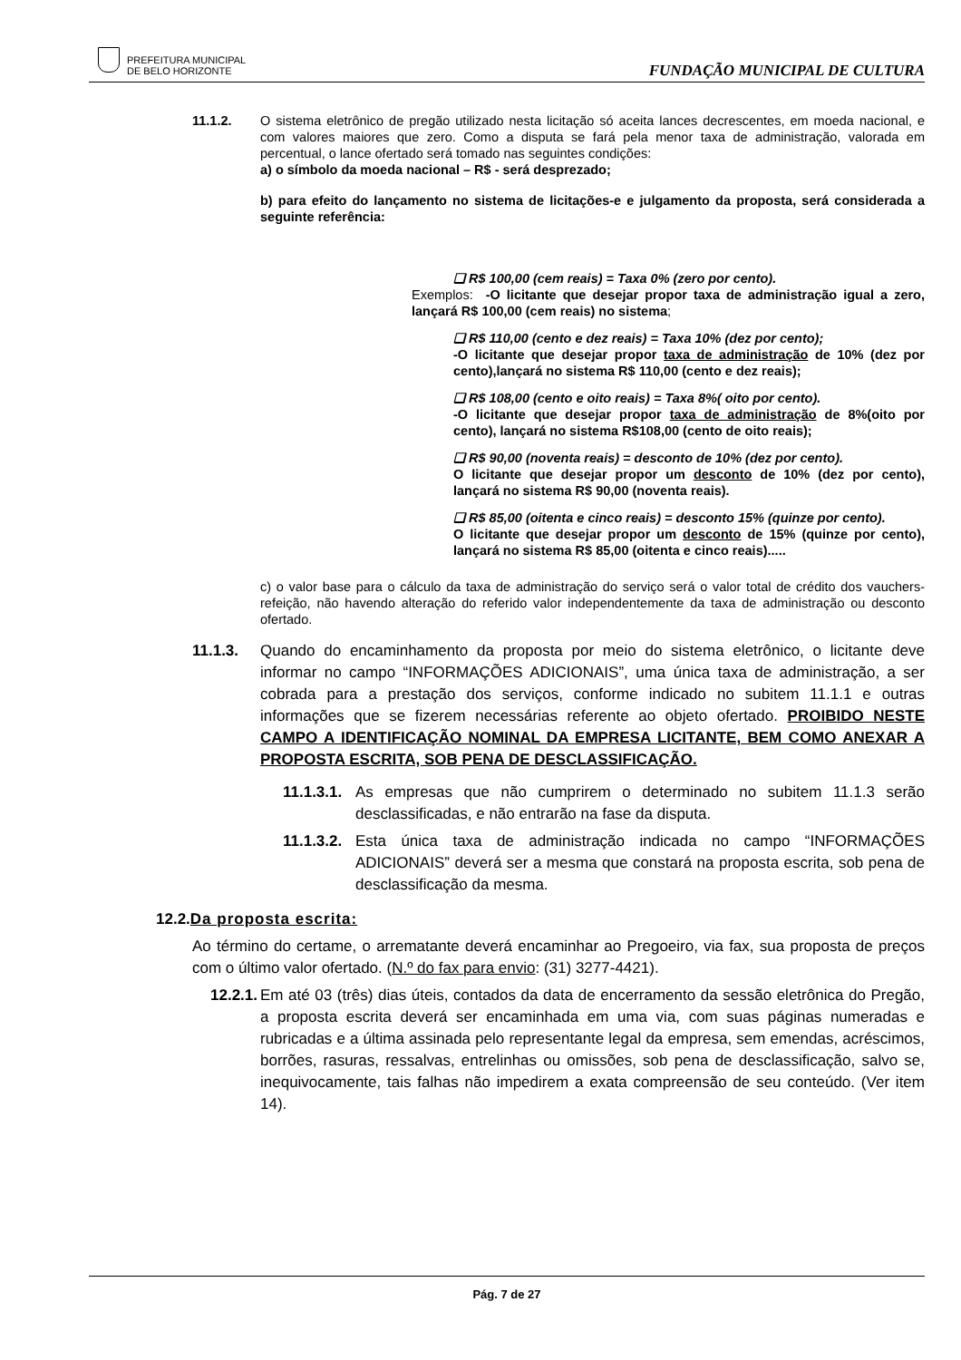PREFEITURA MUNICIPAL
DE BELO HORIZONTE
FUNDAÇÃO MUNICIPAL DE CULTURA
11.1.2. O sistema eletrônico de pregão utilizado nesta licitação só aceita lances decrescentes, em moeda nacional, e com valores maiores que zero. Como a disputa se fará pela menor taxa de administração, valorada em percentual, o lance ofertado será tomado nas seguintes condições:
a) o símbolo da moeda nacional – R$ - será desprezado;
b) para efeito do lançamento no sistema de licitações-e e julgamento da proposta, será considerada a seguinte referência:
❑ R$ 100,00 (cem reais) = Taxa 0% (zero por cento).
Exemplos: -O licitante que desejar propor taxa de administração igual a zero, lançará R$ 100,00 (cem reais) no sistema;
❑ R$ 110,00 (cento e dez reais) = Taxa 10% (dez por cento);
-O licitante que desejar propor taxa de administração de 10% (dez por cento),lançará no sistema R$ 110,00 (cento e dez reais);
❑ R$ 108,00 (cento e oito reais) = Taxa 8%( oito por cento).
-O licitante que desejar propor taxa de administração de 8%(oito por cento), lançará no sistema R$108,00 (cento de oito reais);
❑ R$ 90,00 (noventa reais) = desconto de 10% (dez por cento).
O licitante que desejar propor um desconto de 10% (dez por cento), lançará no sistema R$ 90,00 (noventa reais).
❑ R$ 85,00 (oitenta e cinco reais) = desconto 15% (quinze por cento).
O licitante que desejar propor um desconto de 15% (quinze por cento), lançará no sistema R$ 85,00 (oitenta e cinco reais).....
c) o valor base para o cálculo da taxa de administração do serviço será o valor total de crédito dos vauchers-refeição, não havendo alteração do referido valor independentemente da taxa de administração ou desconto ofertado.
11.1.3. Quando do encaminhamento da proposta por meio do sistema eletrônico, o licitante deve informar no campo “INFORMAÇÕES ADICIONAIS”, uma única taxa de administração, a ser cobrada para a prestação dos serviços, conforme indicado no subitem 11.1.1 e outras informações que se fizerem necessárias referente ao objeto ofertado. PROIBIDO NESTE CAMPO A IDENTIFICAÇÃO NOMINAL DA EMPRESA LICITANTE, BEM COMO ANEXAR A PROPOSTA ESCRITA, SOB PENA DE DESCLASSIFICAÇÃO.
11.1.3.1.
As empresas que não cumprirem o determinado no subitem 11.1.3 serão desclassificadas, e não entrarão na fase da disputa.
11.1.3.2.
Esta única taxa de administração indicada no campo “INFORMAÇÕES ADICIONAIS” deverá ser a mesma que constará na proposta escrita, sob pena de desclassificação da mesma.
12.2.Da proposta escrita:
Ao término do certame, o arrematante deverá encaminhar ao Pregoeiro, via fax, sua proposta de preços com o último valor ofertado. (N.º do fax para envio: (31) 3277-4421).
12.2.1.
Em até 03 (três) dias úteis, contados da data de encerramento da sessão eletrônica do Pregão, a proposta escrita deverá ser encaminhada em uma via, com suas páginas numeradas e rubricadas e a última assinada pelo representante legal da empresa, sem emendas, acréscimos, borrões, rasuras, ressalvas, entrelinhas ou omissões, sob pena de desclassificação, salvo se, inequivocamente, tais falhas não impedirem a exata compreensão de seu conteúdo. (Ver item 14).
Pág. 7 de 27